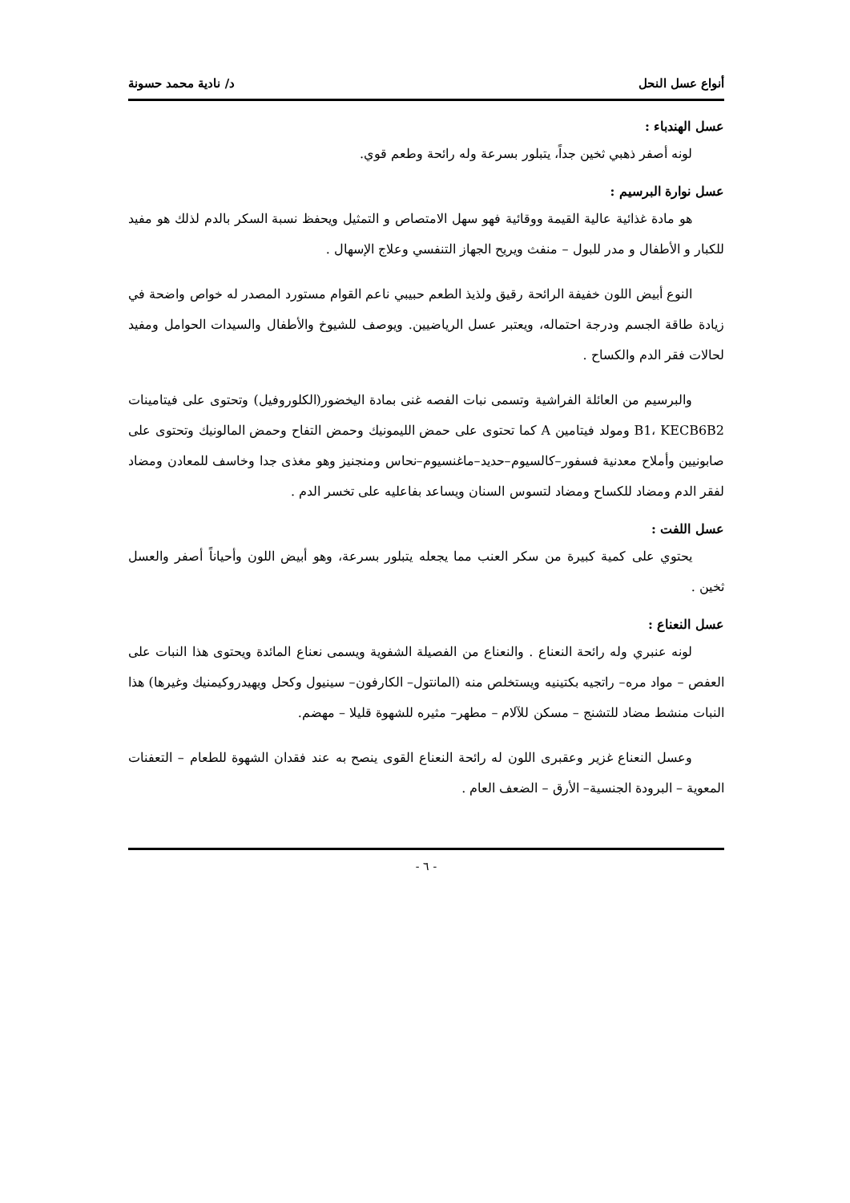أنواع عسل النحل د/ نادية محمد حسونة
عسل الهندباء :
لونه أصفر ذهبي ثخين جداً، يتبلور بسرعة وله رائحة وطعم قوي.
عسل نوارة البرسيم :
هو مادة غذائية عالية القيمة ووقائية فهو سهل الامتصاص و التمثيل ويحفظ نسبة السكر بالدم لذلك هو مفيد للكبار و الأطفال و مدر للبول – منفث ويريح الجهاز التنفسي وعلاج الإسهال .
النوع أبيض اللون خفيفة الرائحة رقيق ولذيذ الطعم حبيبي ناعم القوام مستورد المصدر له خواص واضحة في زيادة طاقة الجسم ودرجة احتماله، ويعتبر عسل الرياضيين. ويوصف للشيوخ والأطفال والسيدات الحوامل ومفيد لحالات فقر الدم والكساح .
والبرسيم من العائلة الفراشية وتسمى نبات الفصه غنى بمادة اليخضور(الكلوروفيل) وتحتوى على فيتامينات B1، KECB6B2 ومولد فيتامين A كما تحتوى على حمض الليمونيك وحمض التفاح وحمض المالونيك وتحتوى على صابونيين وأملاح معدنية فسفور–كالسيوم–حديد–ماغنسيوم–نحاس ومنجنيز وهو مغذى جدا وخاسف للمعادن ومضاد لفقر الدم ومضاد للكساح ومضاد لتسوس السنان ويساعد بفاعليه على تخسر الدم .
عسل اللفت :
يحتوي على كمية كبيرة من سكر العنب مما يجعله يتبلور بسرعة، وهو أبيض اللون وأحياناً أصفر والعسل ثخين .
عسل النعناع :
لونه عنبري وله رائحة النعناع . والنعناع من الفصيلة الشفوية ويسمى نعناع المائدة ويحتوى هذا النبات على العفص – مواد مره– راتجيه بكتينيه ويستخلص منه (المانتول– الكارفون– سينيول وكحل ويهيدروكيمنيك وغيرها) هذا النبات منشط مضاد للتشنج – مسكن للآلام – مطهر– مثيره للشهوة قليلا – مهضم.
وعسل النعناع غزير وعقبرى اللون له رائحة النعناع القوى ينصح به عند فقدان الشهوة للطعام – التعفنات المعوية – البرودة الجنسية– الأرق – الضعف العام .
- ٦ -